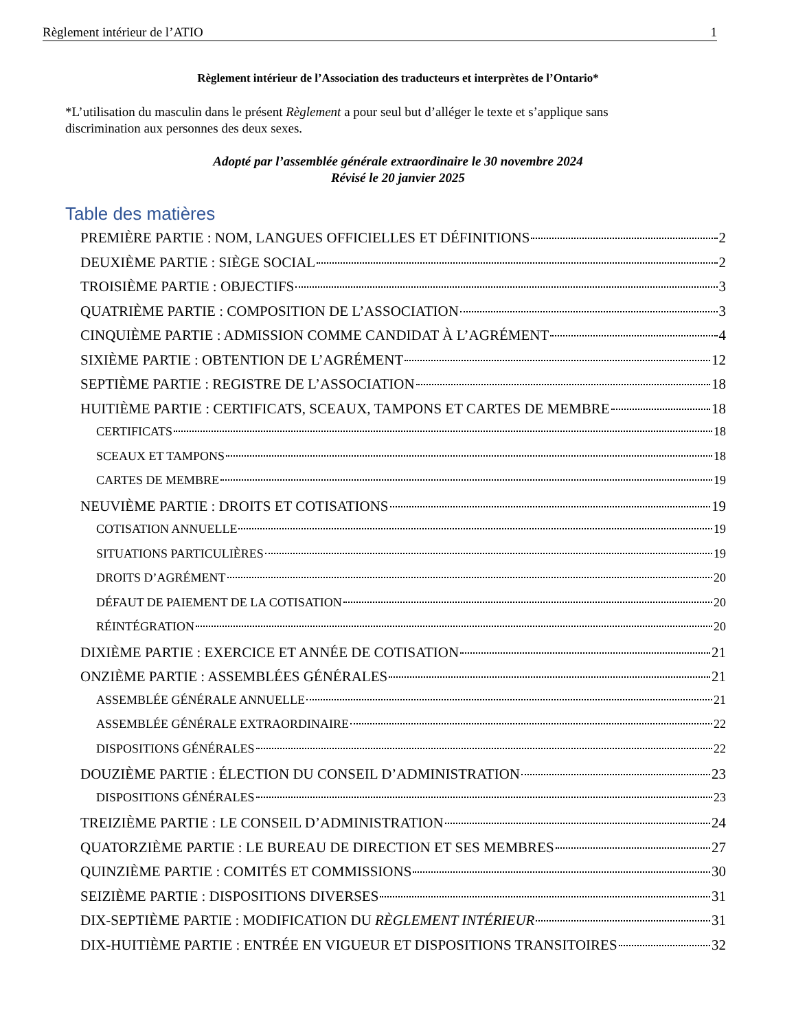Règlement intérieur de l’ATIO 1
Règlement intérieur de l’Association des traducteurs et interprètes de l’Ontario*
*L’utilisation du masculin dans le présent Règlement a pour seul but d’alléger le texte et s’applique sans discrimination aux personnes des deux sexes.
Adopté par l’assemblée générale extraordinaire le 30 novembre 2024
Révisé le 20 janvier 2025
Table des matières
PREMIÈRE PARTIE : NOM, LANGUES OFFICIELLES ET DÉFINITIONS 2
DEUXIÈME PARTIE : SIÈGE SOCIAL 2
TROISIÈME PARTIE : OBJECTIFS 3
QUATRIÈME PARTIE : COMPOSITION DE L’ASSOCIATION 3
CINQUIÈME PARTIE : ADMISSION COMME CANDIDAT À L’AGRÉMENT 4
SIXIÈME PARTIE : OBTENTION DE L’AGRÉMENT 12
SEPTIÈME PARTIE : REGISTRE DE L’ASSOCIATION 18
HUITIÈME PARTIE : CERTIFICATS, SCEAUX, TAMPONS ET CARTES DE MEMBRE 18
CERTIFICATS 18
SCEAUX ET TAMPONS 18
CARTES DE MEMBRE 19
NEUVIÈME PARTIE : DROITS ET COTISATIONS 19
COTISATION ANNUELLE 19
SITUATIONS PARTICULIÈRES 19
DROITS D’AGRÉMENT 20
DÉFAUT DE PAIEMENT DE LA COTISATION 20
RÉINTÉGRATION 20
DIXIÈME PARTIE : EXERCICE ET ANNÉE DE COTISATION 21
ONZIÈME PARTIE : ASSEMBLÉES GÉNÉRALES 21
ASSEMBLÉE GÉNÉRALE ANNUELLE 21
ASSEMBLÉE GÉNÉRALE EXTRAORDINAIRE 22
DISPOSITIONS GÉNÉRALES 22
DOUZIÈME PARTIE : ÉLECTION DU CONSEIL D’ADMINISTRATION 23
DISPOSITIONS GÉNÉRALES 23
TREIZIÈME PARTIE : LE CONSEIL D’ADMINISTRATION 24
QUATORZIÈME PARTIE : LE BUREAU DE DIRECTION ET SES MEMBRES 27
QUINZIÈME PARTIE : COMITÉS ET COMMISSIONS 30
SEIZIÈME PARTIE : DISPOSITIONS DIVERSES 31
DIX-SEPTIÈME PARTIE : MODIFICATION DU RÈGLEMENT INTÉRIEUR 31
DIX-HUITIÈME PARTIE : ENTRÉE EN VIGUEUR ET DISPOSITIONS TRANSITOIRES 32